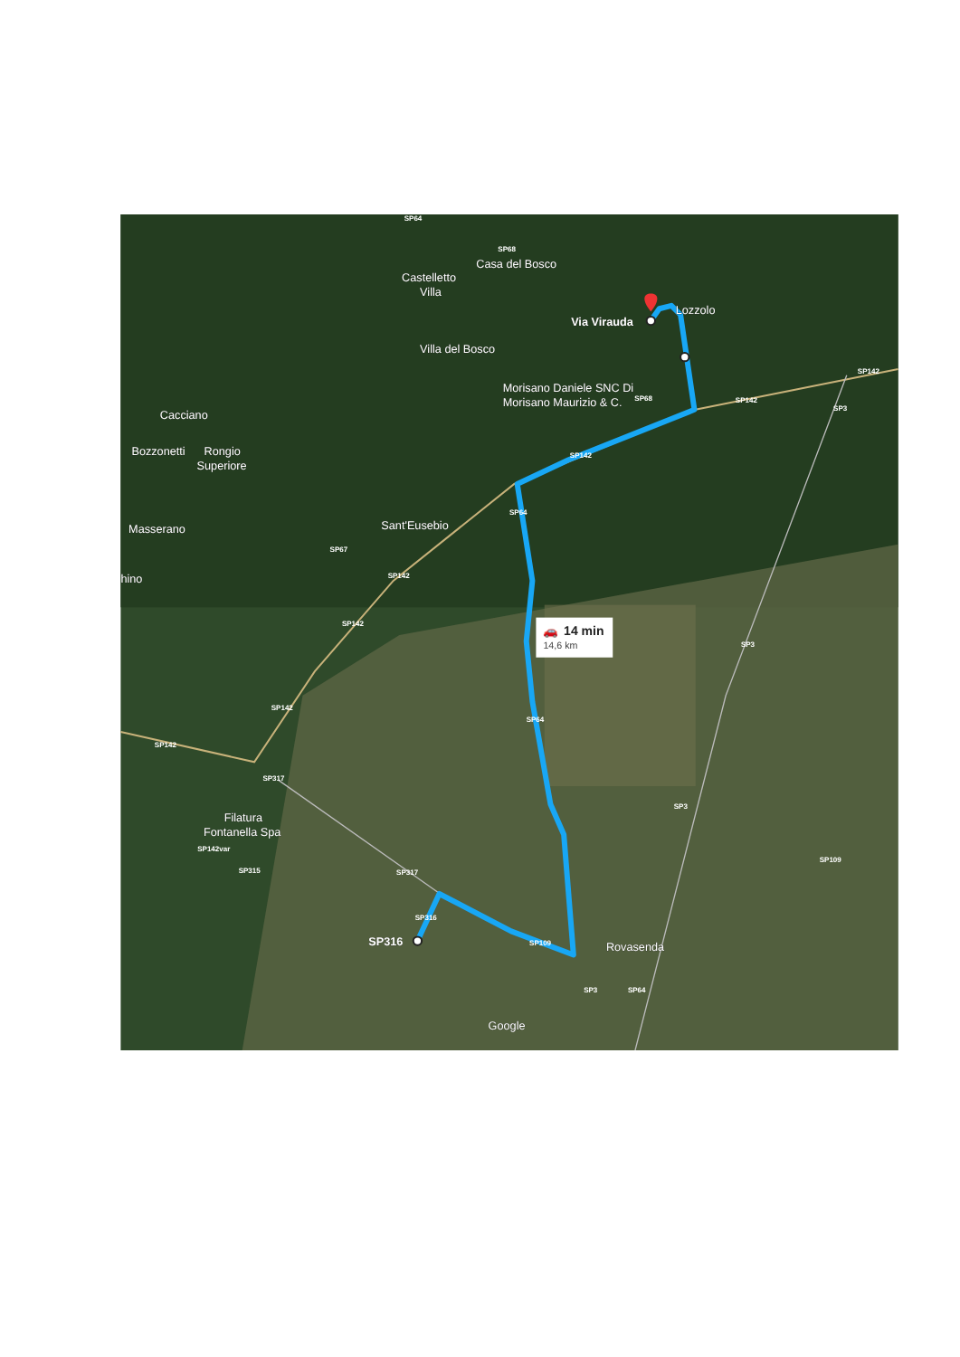14 min
14,6 km
🚗
Castelletto
Villa
Casa del Bosco
Via Virauda
Lozzolo
Villa del Bosco
Morisano Daniele SNC Di
Morisano Maurizio & C.
Cacciano
Bozzonetti
Rongio
Superiore
Masserano
Sant'Eusebio
hino
Filatura
Fontanella Spa
SP316
Rovasenda
Google
SP64
SP68
SP68
SP142
SP142
SP3
SP142
SP64
SP67
SP142
SP142
SP3
SP142
SP64
SP142
SP317
SP3
SP142var
SP109
SP315
SP317
SP316
SP109
SP3
SP64